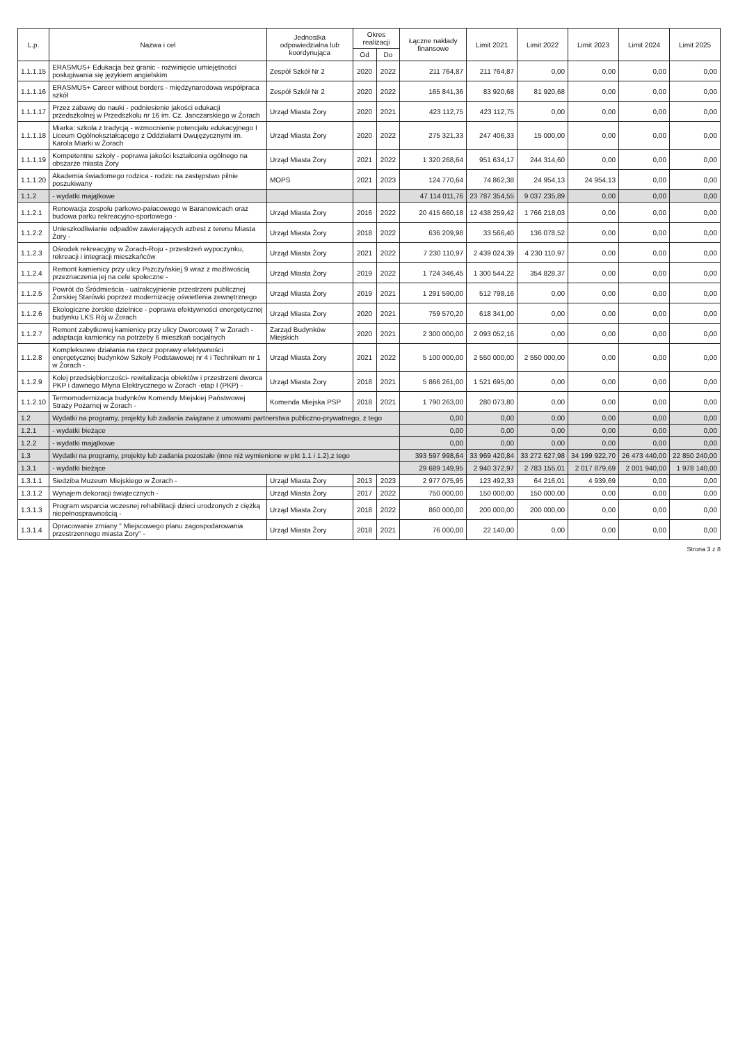| L.p. | Nazwa i cel | Jednostka odpowiedzialna lub koordynująca | Okres realizacji | | Łączne nakłady finansowe | Limit 2021 | Limit 2022 | Limit 2023 | Limit 2024 | Limit 2025 |
| --- | --- | --- | --- | --- | --- | --- | --- | --- | --- | --- |
| | | | Od | Do | | | | | | |
| 1.1.1.15 | ERASMUS+ Edukacja bez granic - rozwinięcie umiejętności posługiwania się językiem angielskim | Zespół Szkół Nr 2 | 2020 | 2022 | 211 764,87 | 211 764,87 | 0,00 | 0,00 | 0,00 | 0,00 |
| 1.1.1.16 | ERASMUS+ Career without borders - międzynarodowa współpraca szkół | Zespół Szkół Nr 2 | 2020 | 2022 | 165 841,36 | 83 920,68 | 81 920,68 | 0,00 | 0,00 | 0,00 |
| 1.1.1.17 | Przez zabawę do nauki - podniesienie jakości edukacji przedszkolnej w Przedszkolu nr 16 im. Cz. Janczarskiego w Żorach | Urząd Miasta Żory | 2020 | 2021 | 423 112,75 | 423 112,75 | 0,00 | 0,00 | 0,00 | 0,00 |
| 1.1.1.18 | Miarka: szkoła z tradycją - wzmocnienie potencjału edukacyjnego I Liceum Ogólnokształcącego z Oddziałami Dwujęzycznymi im. Karola Miarki w Żorach | Urząd Miasta Żory | 2020 | 2022 | 275 321,33 | 247 406,33 | 15 000,00 | 0,00 | 0,00 | 0,00 |
| 1.1.1.19 | Kompetentne szkoły - poprawa jakości kształcenia ogólnego na obszarze miasta Żory | Urząd Miasta Żory | 2021 | 2022 | 1 320 268,64 | 951 634,17 | 244 314,60 | 0,00 | 0,00 | 0,00 |
| 1.1.1.20 | Akademia świadomego rodzica - rodzic na zastępstwo pilnie poszukiwany | MOPS | 2021 | 2023 | 124 770,64 | 74 862,38 | 24 954,13 | 24 954,13 | 0,00 | 0,00 |
| 1.1.2 | - wydatki majątkowe | | | | 47 114 011,76 | 23 787 354,55 | 9 037 235,89 | 0,00 | 0,00 | 0,00 |
| 1.1.2.1 | Renowacja zespołu parkowo-pałacowego w Baranowicach oraz budowa parku rekreacyjno-sportowego - | Urząd Miasta Żory | 2016 | 2022 | 20 415 660,18 | 12 438 259,42 | 1 766 218,03 | 0,00 | 0,00 | 0,00 |
| 1.1.2.2 | Unieszkodliwianie odpadów zawierających azbest z terenu Miasta Żory - | Urząd Miasta Żory | 2018 | 2022 | 636 209,98 | 33 566,40 | 136 078,52 | 0,00 | 0,00 | 0,00 |
| 1.1.2.3 | Ośrodek rekreacyjny w Żorach-Roju - przestrzeń wypoczynku, rekreacji i integracji mieszkańców | Urząd Miasta Żory | 2021 | 2022 | 7 230 110,97 | 2 439 024,39 | 4 230 110,97 | 0,00 | 0,00 | 0,00 |
| 1.1.2.4 | Remont kamienicy przy ulicy Pszczyńskiej 9 wraz z możliwością przeznaczenia jej na cele społeczne - | Urząd Miasta Żory | 2019 | 2022 | 1 724 346,45 | 1 300 544,22 | 354 828,37 | 0,00 | 0,00 | 0,00 |
| 1.1.2.5 | Powrót do Śródmieścia - uatrakcyjnienie przestrzeni publicznej Żorskiej Starówki poprzez modernizację oświetlenia zewnętrznego | Urząd Miasta Żory | 2019 | 2021 | 1 291 590,00 | 512 798,16 | 0,00 | 0,00 | 0,00 | 0,00 |
| 1.1.2.6 | Ekologiczne żorskie dzielnice - poprawa efektywności energetycznej budynku LKS Rój w Żorach | Urząd Miasta Żory | 2020 | 2021 | 759 570,20 | 618 341,00 | 0,00 | 0,00 | 0,00 | 0,00 |
| 1.1.2.7 | Remont zabytkowej kamienicy przy ulicy Dworcowej 7 w Żorach - adaptacja kamienicy na potrzeby 6 mieszkań socjalnych | Zarząd Budynków Miejskich | 2020 | 2021 | 2 300 000,00 | 2 093 052,16 | 0,00 | 0,00 | 0,00 | 0,00 |
| 1.1.2.8 | Kompleksowe działania na rzecz poprawy efektywności energetycznej budynków Szkoły Podstawowej nr 4 i Technikum nr 1 w Żorach - | Urząd Miasta Żory | 2021 | 2022 | 5 100 000,00 | 2 550 000,00 | 2 550 000,00 | 0,00 | 0,00 | 0,00 |
| 1.1.2.9 | Kolej przedsiębiorczości- rewitalizacja obiektów i przestrzeni dworca PKP i dawnego Młyna Elektrycznego w Żorach -etap I (PKP) - | Urząd Miasta Żory | 2018 | 2021 | 5 866 261,00 | 1 521 695,00 | 0,00 | 0,00 | 0,00 | 0,00 |
| 1.1.2.10 | Termomodernizacja budynków Komendy Miejskiej Państwowej Straży Pożarnej w Żorach - | Komenda Miejska PSP | 2018 | 2021 | 1 790 263,00 | 280 073,80 | 0,00 | 0,00 | 0,00 | 0,00 |
| 1.2 | Wydatki na programy, projekty lub zadania związane z umowami partnerstwa publiczno-prywatnego, z tego | | | | 0,00 | 0,00 | 0,00 | 0,00 | 0,00 | 0,00 |
| 1.2.1 | - wydatki bieżące | | | | 0,00 | 0,00 | 0,00 | 0,00 | 0,00 | 0,00 |
| 1.2.2 | - wydatki majątkowe | | | | 0,00 | 0,00 | 0,00 | 0,00 | 0,00 | 0,00 |
| 1.3 | Wydatki na programy, projekty lub zadania pozostałe (inne niż wymienione w pkt 1.1 i 1.2),z tego | | | | 393 597 998,64 | 33 969 420,84 | 33 272 627,98 | 34 199 922,70 | 26 473 440,00 | 22 850 240,00 |
| 1.3.1 | - wydatki bieżące | | | | 29 689 149,95 | 2 940 372,97 | 2 783 155,01 | 2 017 879,69 | 2 001 940,00 | 1 978 140,00 |
| 1.3.1.1 | Siedziba Muzeum Miejskiego w Żorach - | Urząd Miasta Żory | 2013 | 2023 | 2 977 075,95 | 123 492,33 | 64 216,01 | 4 939,69 | 0,00 | 0,00 |
| 1.3.1.2 | Wynajem dekoracji świątecznych - | Urząd Miasta Żory | 2017 | 2022 | 750 000,00 | 150 000,00 | 150 000,00 | 0,00 | 0,00 | 0,00 |
| 1.3.1.3 | Program wsparcia wczesnej rehabilitacji dzieci urodzonych z ciężką niepełnosprawnością - | Urząd Miasta Żory | 2018 | 2022 | 860 000,00 | 200 000,00 | 200 000,00 | 0,00 | 0,00 | 0,00 |
| 1.3.1.4 | Opracowanie zmiany " Miejscowego planu zagospodarowania przestrzennego miasta Żory" - | Urząd Miasta Żory | 2018 | 2021 | 76 000,00 | 22 140,00 | 0,00 | 0,00 | 0,00 | 0,00 |
Strona 3 z 8